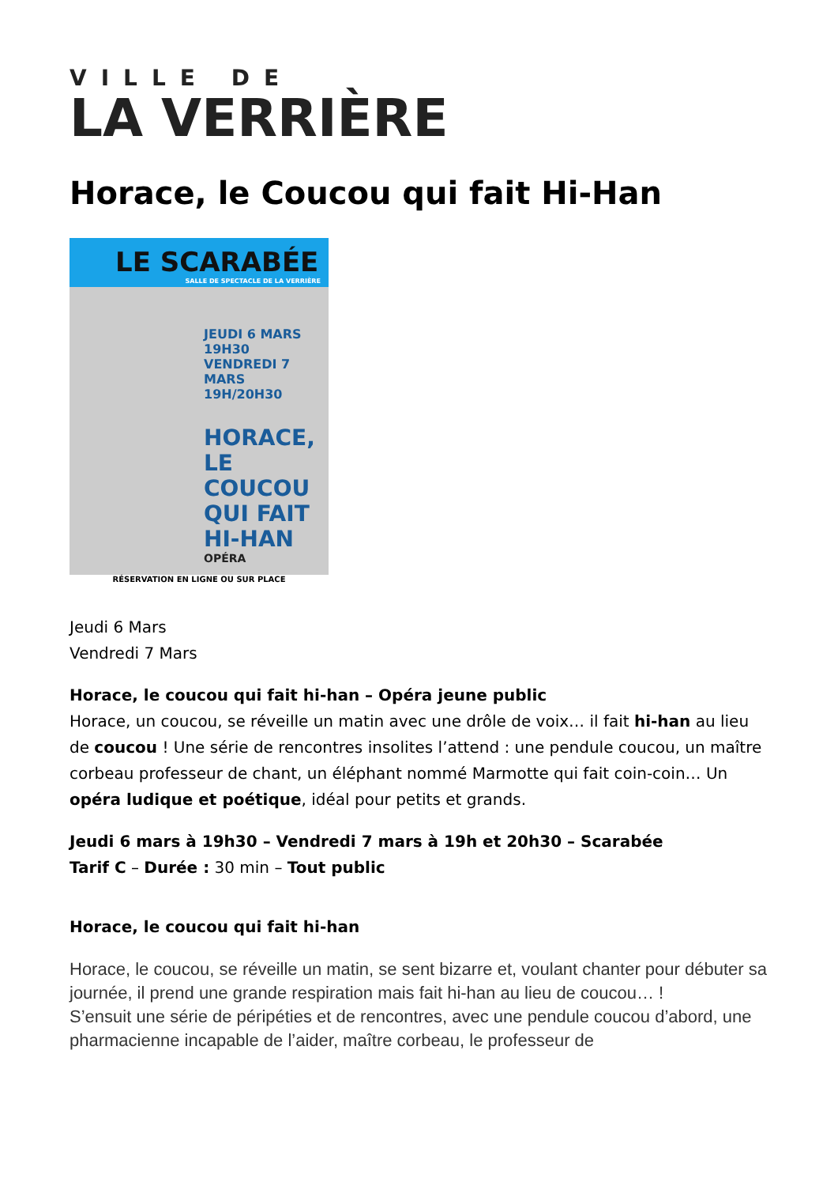VILLE DE
LA VERRIÈRE
Horace, le Coucou qui fait Hi-Han
LE SCARABÉE
SALLE DE SPECTACLE DE LA VERRIÈRE
JEUDI 6 MARS 19H30 VENDREDI 7 MARS 19H/20H30
HORACE, LE COUCOU QUI FAIT HI-HAN
OPÉRA
RÉSERVATION EN LIGNE OU SUR PLACE
Jeudi 6 Mars
Vendredi 7 Mars
Horace, le coucou qui fait hi-han – Opéra jeune public
Horace, un coucou, se réveille un matin avec une drôle de voix… il fait hi-han au lieu de coucou ! Une série de rencontres insolites l’attend : une pendule coucou, un maître corbeau professeur de chant, un éléphant nommé Marmotte qui fait coin-coin… Un opéra ludique et poétique, idéal pour petits et grands.
Jeudi 6 mars à 19h30 – Vendredi 7 mars à 19h et 20h30 – Scarabée
Tarif C – Durée : 30 min – Tout public
Horace, le coucou qui fait hi-han
Horace, le coucou, se réveille un matin, se sent bizarre et, voulant chanter pour débuter sa journée, il prend une grande respiration mais fait hi-han au lieu de coucou… !
S’ensuit une série de péripéties et de rencontres, avec une pendule coucou d’abord, une pharmacienne incapable de l’aider, maître corbeau, le professeur de